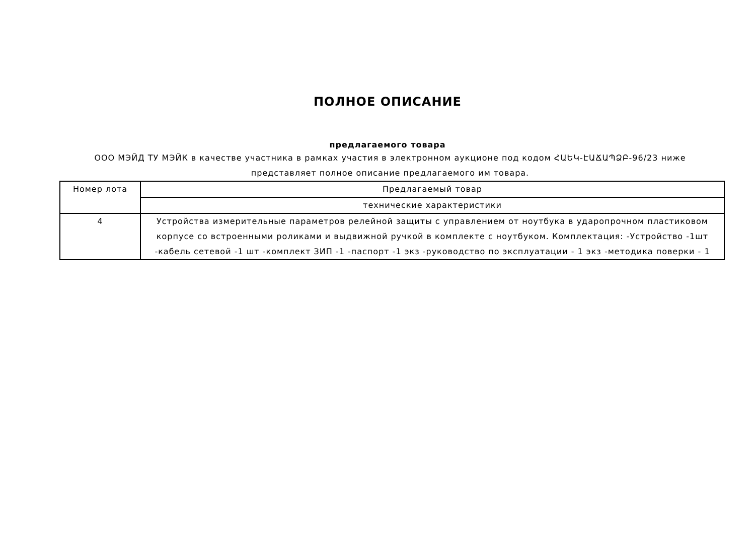ПОЛНОЕ ОПИСАНИЕ
предлагаемого товара
ООО МЭЙД ТУ МЭЙК в качестве участника в рамках участия в электронном аукционе под кодом ՀԱԵԿ-ԷԱՃԱՊՁԲ-96/23 ниже представляет полное описание предлагаемого им товара.
| Номер лота | Предлагаемый товар |
| | технические характеристики |
| 4 | Устройства измерительные параметров релейной защиты с управлением от ноутбука в ударопрочном пластиковом корпусе со встроенными роликами и выдвижной ручкой в комплекте с ноутбуком. Комплектация: -Устройство -1шт -кабель сетевой -1 шт -комплект ЗИП -1 -паспорт -1 экз -руководство по эксплуатации - 1 экз -методика поверки - 1 |